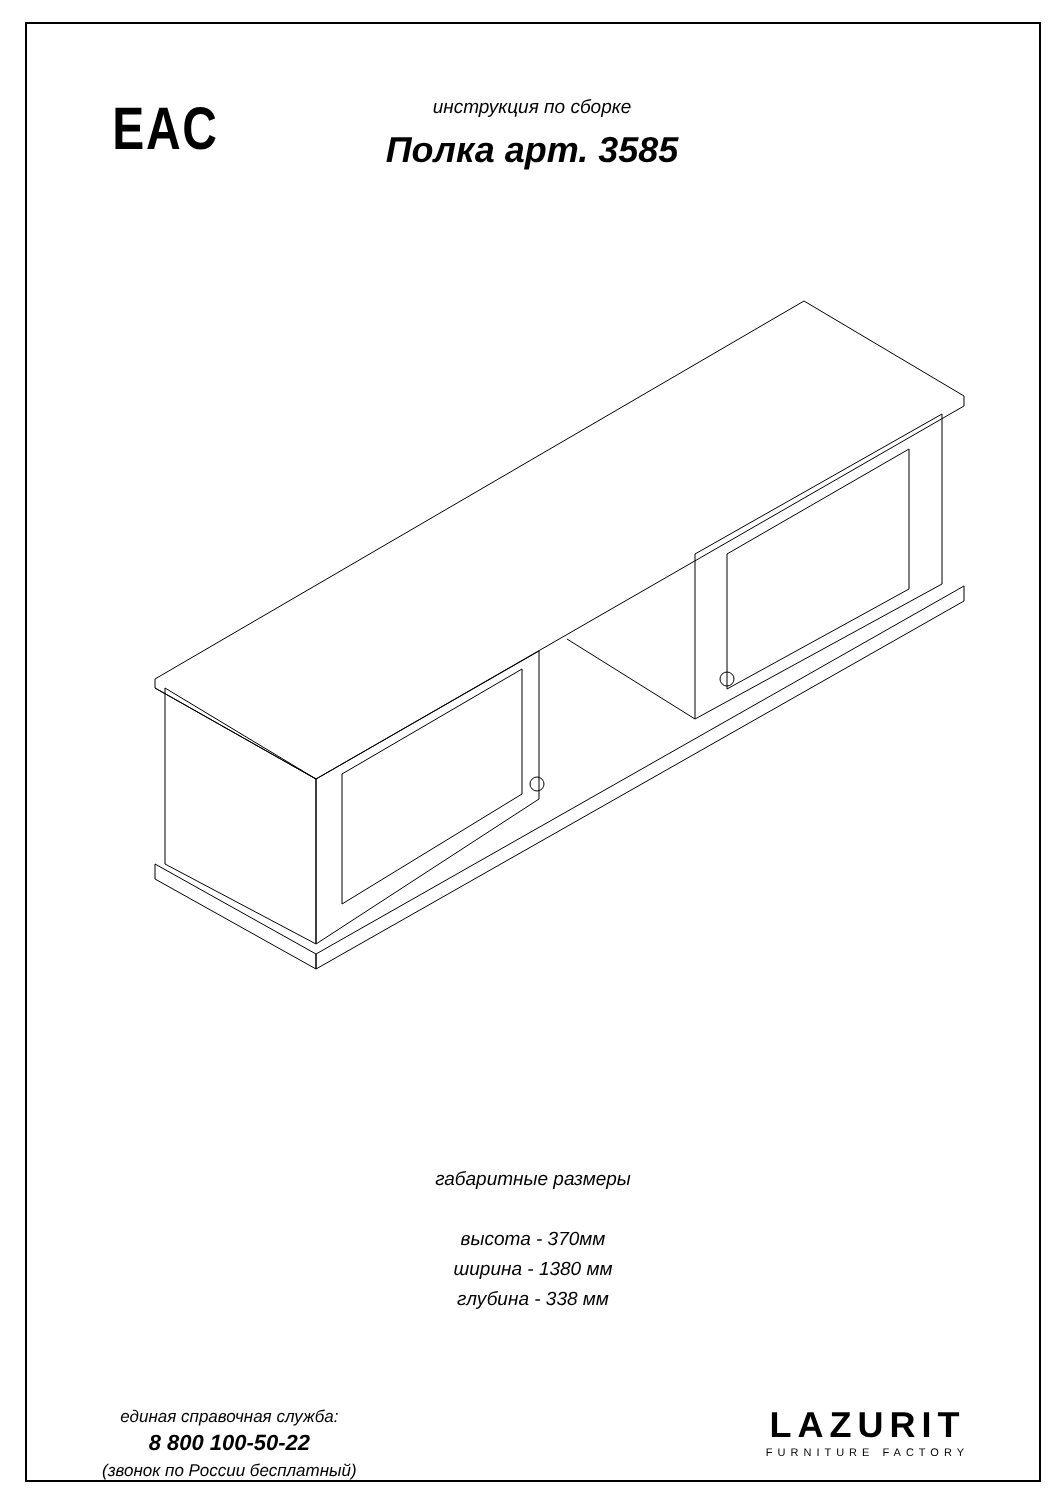EAC
инструкция по сборке
Полка арт. 3585
габаритные размеры
высота - 370мм
ширина - 1380 мм
глубина - 338 мм
единая справочная служба:
8 800 100-50-22
(звонок по России бесплатный)
LAZURIT
FURNITURE FACTORY